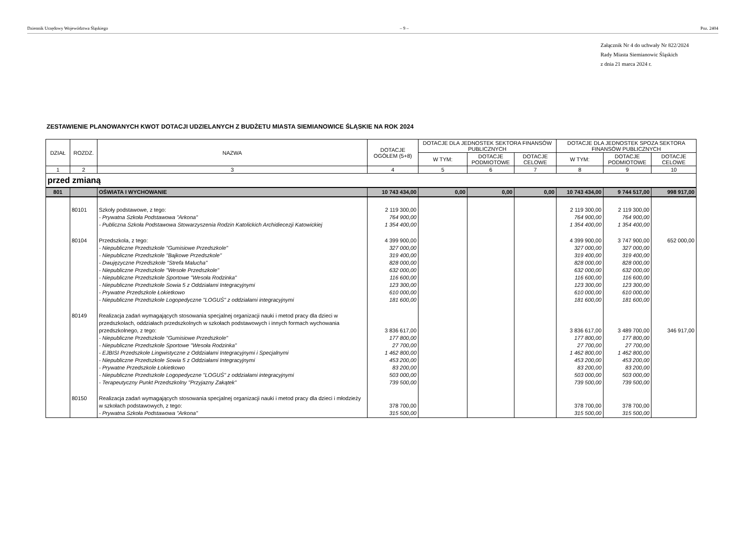Dziennik Urzędowy Województwa Śląskiego – 9 – Poz. 2404
Załącznik Nr 4 do uchwały Nr 822/2024
Rady Miasta Siemianowic Śląskich
z dnia 21 marca 2024 r.
ZESTAWIENIE PLANOWANYCH KWOT DOTACJI UDZIELANYCH Z BUDŻETU MIASTA SIEMIANOWICE ŚLĄSKIE NA ROK 2024
| DZIAŁ | ROZDZ. | NAZWA | DOTACJE OGÓŁEM (5+8) | DOTACJE DLA JEDNOSTEK SEKTORA FINANSÓW PUBLICZNYCH | | | DOTACJE DLA JEDNOSTEK SPOZA SEKTORA FINANSÓW PUBLICZNYCH | | |
| --- | --- | --- | --- | --- | --- | --- | --- | --- | --- |
| | | | | W TYM: | DOTACJE PODMIOTOWE | DOTACJE CELOWE | W TYM: | DOTACJE PODMIOTOWE | DOTACJE CELOWE |
| 1 | 2 | 3 | 4 | 5 | 6 | 7 | 8 | 9 | 10 |
| przed zmianą | | | | | | | | | |
| 801 | | OŚWIATA I WYCHOWANIE | 10 743 434,00 | 0,00 | 0,00 | 0,00 | 10 743 434,00 | 9 744 517,00 | 998 917,00 |
| | 80101 | Szkoły podstawowe, z tego: - Prywatna Szkoła Podstawowa "Arkona" - Publiczna Szkoła Podstawowa Stowarzyszenia Rodzin Katolickich Archidiecezji Katowickiej | 2 119 300,00 764 900,00 1 354 400,00 | | | | 2 119 300,00 764 900,00 1 354 400,00 | 2 119 300,00 764 900,00 1 354 400,00 | |
| | 80104 | Przedszkola, z tego: - Niepubliczne Przedszkole "Gumisiowe Przedszkole" - Niepubliczne Przedszkole "Bajkowe Przedszkole" - Dwujęzyczne Przedszkole "Strefa Malucha" - Niepubliczne Przedszkole "Wesołe Przedszkole" - Niepubliczne Przedszkole Sportowe "Wesoła Rodzinka" - Niepubliczne Przedszkole Sowia 5 z Oddziałami Integracyjnymi - Prywatne Przedszkole Łokietkowo - Niepubliczne Przedszkole Logopedyczne "LOGUŚ" z oddziałami integracyjnymi | 4 399 900,00 327 000,00 319 400,00 828 000,00 632 000,00 116 600,00 123 300,00 610 000,00 181 600,00 | | | | 4 399 900,00 327 000,00 319 400,00 828 000,00 632 000,00 116 600,00 123 300,00 610 000,00 181 600,00 | 3 747 900,00 327 000,00 319 400,00 828 000,00 632 000,00 116 600,00 123 300,00 610 000,00 181 600,00 | 652 000,00 |
| | 80149 | Realizacja zadań wymagających stosowania specjalnej organizacji nauki i metod pracy dla dzieci w przedszkolach, oddziałach przedszkolnych w szkołach podstawowych i innych formach wychowania przedszkolnego, z tego: - Niepubliczne Przedszkole "Gumisiowe Przedszkole" - Niepubliczne Przedszkole Sportowe "Wesoła Rodzinka" - EJBISI Przedszkole Lingwistyczne z Oddziałami Integracyjnymi i Specjalnymi - Niepubliczne Przedszkole Sowia 5 z Oddziałami Integracyjnymi - Prywatne Przedszkole Łokietkowo - Niepubliczne Przedszkole Logopedyczne "LOGUŚ" z oddziałami integracyjnymi - Terapeutyczny Punkt Przedszkolny "Przyjazny Zakątek" | 3 836 617,00 177 800,00 27 700,00 1 462 800,00 453 200,00 83 200,00 503 000,00 739 500,00 | | | | 3 836 617,00 177 800,00 27 700,00 1 462 800,00 453 200,00 83 200,00 503 000,00 739 500,00 | 3 489 700,00 177 800,00 27 700,00 1 462 800,00 453 200,00 83 200,00 503 000,00 739 500,00 | 346 917,00 |
| | 80150 | Realizacja zadań wymagających stosowania specjalnej organizacji nauki i metod pracy dla dzieci i młodzieży w szkołach podstawowych, z tego: - Prywatna Szkoła Podstawowa "Arkona" | 378 700,00 315 500,00 | | | | 378 700,00 315 500,00 | 378 700,00 315 500,00 | |